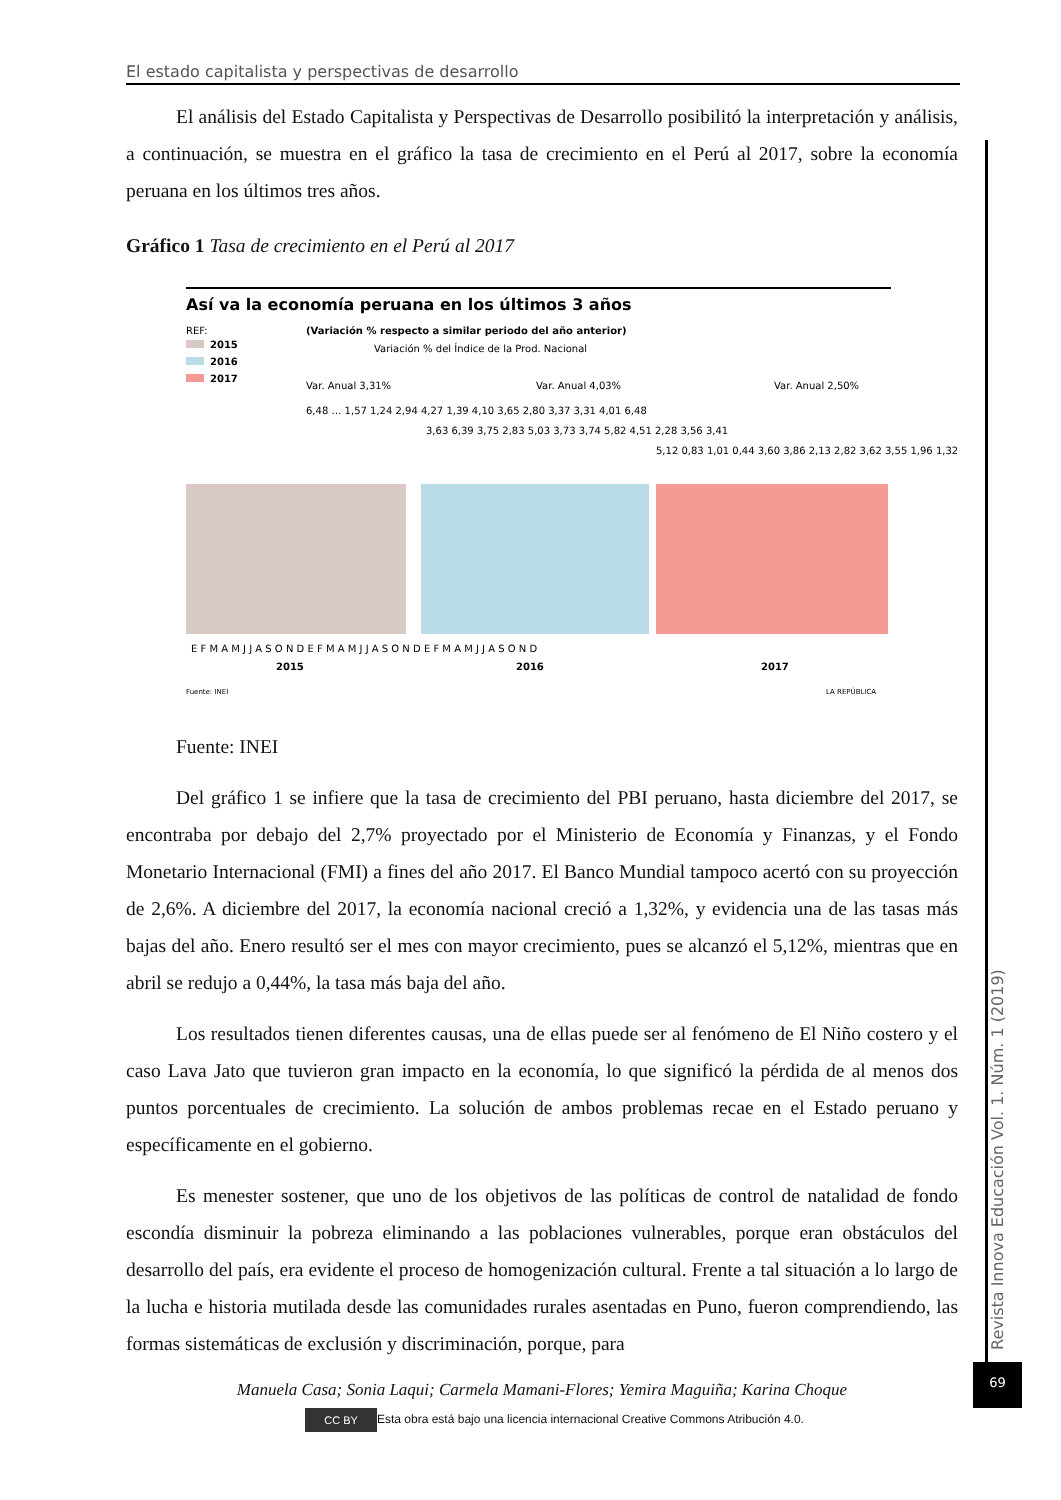El estado capitalista y perspectivas de desarrollo
El análisis del Estado Capitalista y Perspectivas de Desarrollo posibilitó la interpretación y análisis, a continuación, se muestra en el gráfico la tasa de crecimiento en el Perú al 2017, sobre la economía peruana en los últimos tres años.
Gráfico 1 Tasa de crecimiento en el Perú al 2017
Así va la economía peruana en los últimos 3 años
REF:
2015
2016
2017
(Variación % respecto a similar periodo del año anterior)
Variación % del Índice de la Prod. Nacional
Var. Anual 3,31%
Var. Anual 4,03%
Var. Anual 2,50%
6,48 … 1,57 1,24 2,94 4,27 1,39 4,10 3,65 2,80 3,37 3,31 4,01 6,48
3,63 6,39 3,75 2,83 5,03 3,73 3,74 5,82 4,51 2,28 3,56 3,41
5,12 0,83 1,01 0,44 3,60 3,86 2,13 2,82 3,62 3,55 1,96 1,32
E F M A M J J A S O N D E F M A M J J A S O N D E F M A M J J A S O N D
2015
2016
2017
Fuente: INEI
LA REPÚBLICA
Fuente: INEI
Del gráfico 1 se infiere que la tasa de crecimiento del PBI peruano, hasta diciembre del 2017, se encontraba por debajo del 2,7% proyectado por el Ministerio de Economía y Finanzas, y el Fondo Monetario Internacional (FMI) a fines del año 2017. El Banco Mundial tampoco acertó con su proyección de 2,6%. A diciembre del 2017, la economía nacional creció a 1,32%, y evidencia una de las tasas más bajas del año. Enero resultó ser el mes con mayor crecimiento, pues se alcanzó el 5,12%, mientras que en abril se redujo a 0,44%, la tasa más baja del año.
Los resultados tienen diferentes causas, una de ellas puede ser al fenómeno de El Niño costero y el caso Lava Jato que tuvieron gran impacto en la economía, lo que significó la pérdida de al menos dos puntos porcentuales de crecimiento. La solución de ambos problemas recae en el Estado peruano y específicamente en el gobierno.
Es menester sostener, que uno de los objetivos de las políticas de control de natalidad de fondo escondía disminuir la pobreza eliminando a las poblaciones vulnerables, porque eran obstáculos del desarrollo del país, era evidente el proceso de homogenización cultural. Frente a tal situación a lo largo de la lucha e historia mutilada desde las comunidades rurales asentadas en Puno, fueron comprendiendo, las formas sistemáticas de exclusión y discriminación, porque, para
Revista Innova Educación Vol. 1. Núm. 1 (2019)
69
Manuela Casa; Sonia Laqui; Carmela Mamani-Flores; Yemira Maguiña; Karina Choque
CC BY Esta obra está bajo una licencia internacional Creative Commons Atribución 4.0.